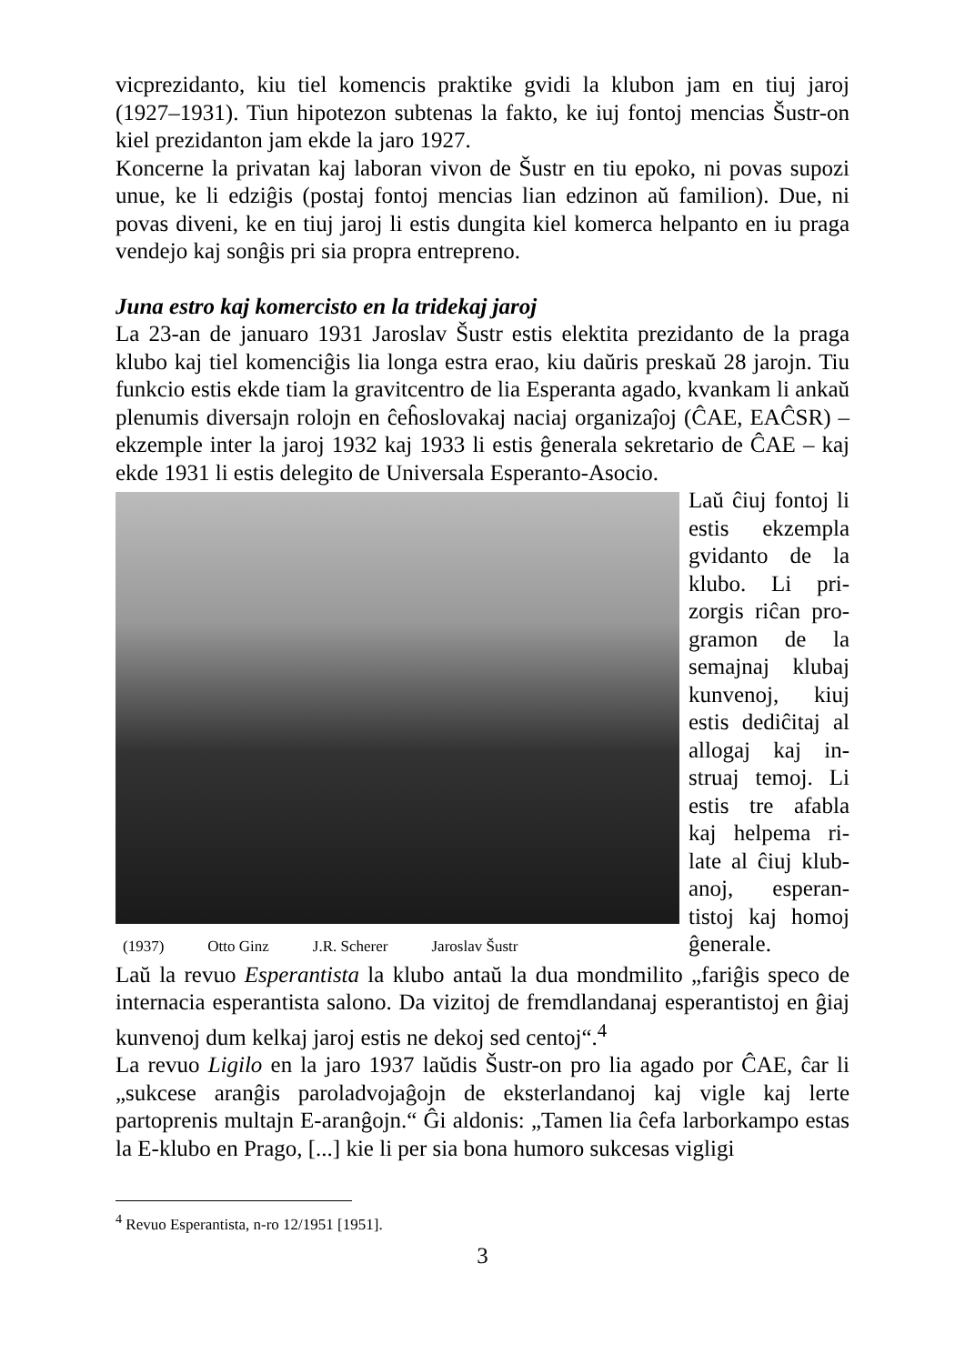vicprezidanto, kiu tiel komencis praktike gvidi la klubon jam en tiuj jaroj (1927–1931). Tiun hipotezon subtenas la fakto, ke iuj fontoj mencias Šustr-on kiel prezidanton jam ekde la jaro 1927.
Koncerne la privatan kaj laboran vivon de Šustr en tiu epoko, ni povas supozi unue, ke li edziĝis (postaj fontoj mencias lian edzinon aŭ familion). Due, ni povas diveni, ke en tiuj jaroj li estis dungita kiel komerca helpanto en iu praga vendejo kaj sonĝis pri sia propra entrepreno.
Juna estro kaj komercisto en la tridekaj jaroj
La 23-an de januaro 1931 Jaroslav Šustr estis elektita prezidanto de la praga klubo kaj tiel komenciĝis lia longa estra erao, kiu daŭris preskaŭ 28 jarojn. Tiu funkcio estis ekde tiam la gravitcentro de lia Esperanta agado, kvankam li ankaŭ plenumis diversajn rolojn en ĉeĥoslovakaj naciaj organizaĵoj (ĈAE, EAĈSR) – ekzemple inter la jaroj 1932 kaj 1933 li estis ĝenerala sekretario de ĈAE – kaj ekde 1931 li estis delegito de Universala Esperanto-Asocio.
(1937) Otto Ginz J.R. Scherer Jaroslav Šustr
Laŭ ĉiuj fontoj li estis ekzempla gvidanto de la klubo. Li pri-zorgis riĉan pro-gramon de la semajnaj klubaj kunvenoj, kiuj estis dediĉitaj al allogaj kaj in-struaj temoj. Li estis tre afabla kaj helpema ri-late al ĉiuj klub-anoj, esperan-tistoj kaj homoj ĝenerale.
Laŭ la revuo Esperantista la klubo antaŭ la dua mondmilito „fariĝis speco de internacia esperantista salono. Da vizitoj de fremdlandanaj esperantistoj en ĝiaj kunvenoj dum kelkaj jaroj estis ne dekoj sed centoj“.<sup>4</sup>
La revuo Ligilo en la jaro 1937 laŭdis Šustr-on pro lia agado por ĈAE, ĉar li „sukcese aranĝis paroladvojaĝojn de eksterlandanoj kaj vigle kaj lerte partoprenis multajn E-aranĝojn.“ Ĝi aldonis: „Tamen lia ĉefa larborkampo estas la E-klubo en Prago, [...] kie li per sia bona humoro sukcesas vigligi
<sup>4</sup> Revuo Esperantista, n-ro 12/1951 [1951].
3